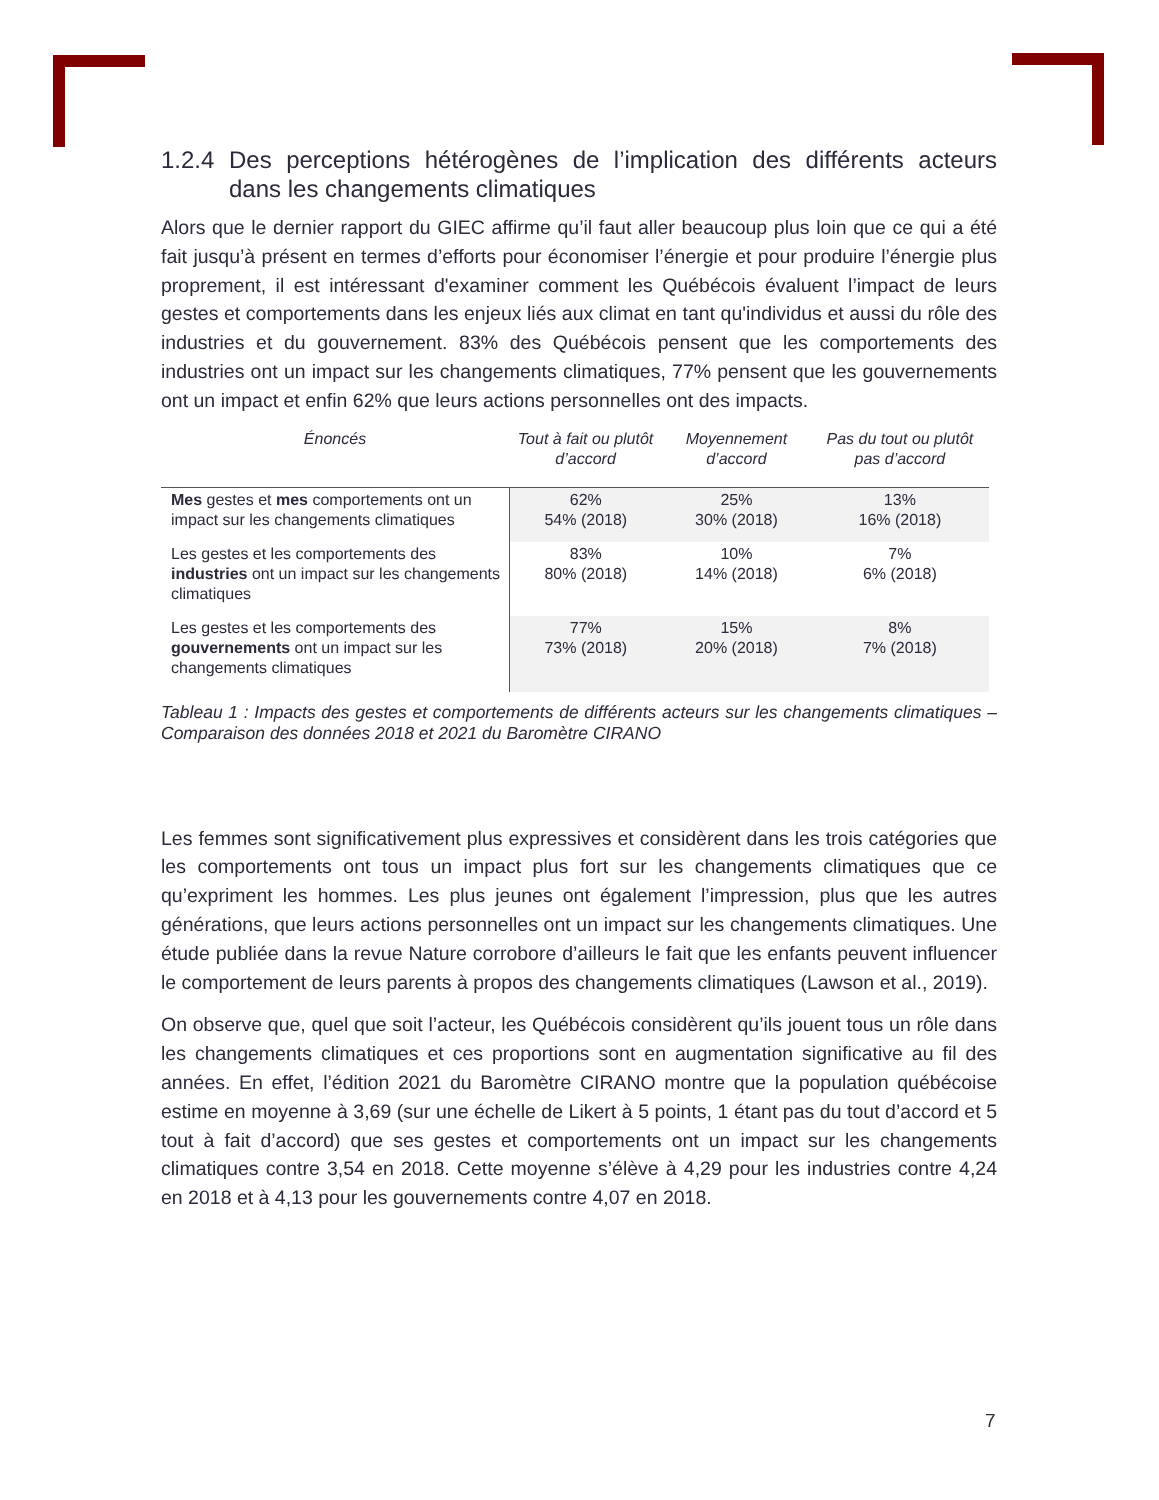1.2.4 Des perceptions hétérogènes de l’implication des différents acteurs dans les changements climatiques
Alors que le dernier rapport du GIEC affirme qu’il faut aller beaucoup plus loin que ce qui a été fait jusqu’à présent en termes d’efforts pour économiser l’énergie et pour produire l’énergie plus proprement, il est intéressant d'examiner comment les Québécois évaluent l’impact de leurs gestes et comportements dans les enjeux liés aux climat en tant qu'individus et aussi du rôle des industries et du gouvernement. 83% des Québécois pensent que les comportements des industries ont un impact sur les changements climatiques, 77% pensent que les gouvernements ont un impact et enfin 62% que leurs actions personnelles ont des impacts.
| Énoncés | Tout à fait ou plutôt d’accord | Moyennement d’accord | Pas du tout ou plutôt pas d’accord |
| --- | --- | --- | --- |
| Mes gestes et mes comportements ont un impact sur les changements climatiques | 62% 54% (2018) | 25% 30% (2018) | 13% 16% (2018) |
| Les gestes et les comportements des industries ont un impact sur les changements climatiques | 83% 80% (2018) | 10% 14% (2018) | 7% 6% (2018) |
| Les gestes et les comportements des gouvernements ont un impact sur les changements climatiques | 77% 73% (2018) | 15% 20% (2018) | 8% 7% (2018) |
Tableau 1 : Impacts des gestes et comportements de différents acteurs sur les changements climatiques – Comparaison des données 2018 et 2021 du Baromètre CIRANO
Les femmes sont significativement plus expressives et considèrent dans les trois catégories que les comportements ont tous un impact plus fort sur les changements climatiques que ce qu’expriment les hommes. Les plus jeunes ont également l’impression, plus que les autres générations, que leurs actions personnelles ont un impact sur les changements climatiques. Une étude publiée dans la revue Nature corrobore d’ailleurs le fait que les enfants peuvent influencer le comportement de leurs parents à propos des changements climatiques (Lawson et al., 2019).
On observe que, quel que soit l’acteur, les Québécois considèrent qu’ils jouent tous un rôle dans les changements climatiques et ces proportions sont en augmentation significative au fil des années. En effet, l’édition 2021 du Baromètre CIRANO montre que la population québécoise estime en moyenne à 3,69 (sur une échelle de Likert à 5 points, 1 étant pas du tout d’accord et 5 tout à fait d’accord) que ses gestes et comportements ont un impact sur les changements climatiques contre 3,54 en 2018. Cette moyenne s’élève à 4,29 pour les industries contre 4,24 en 2018 et à 4,13 pour les gouvernements contre 4,07 en 2018.
7